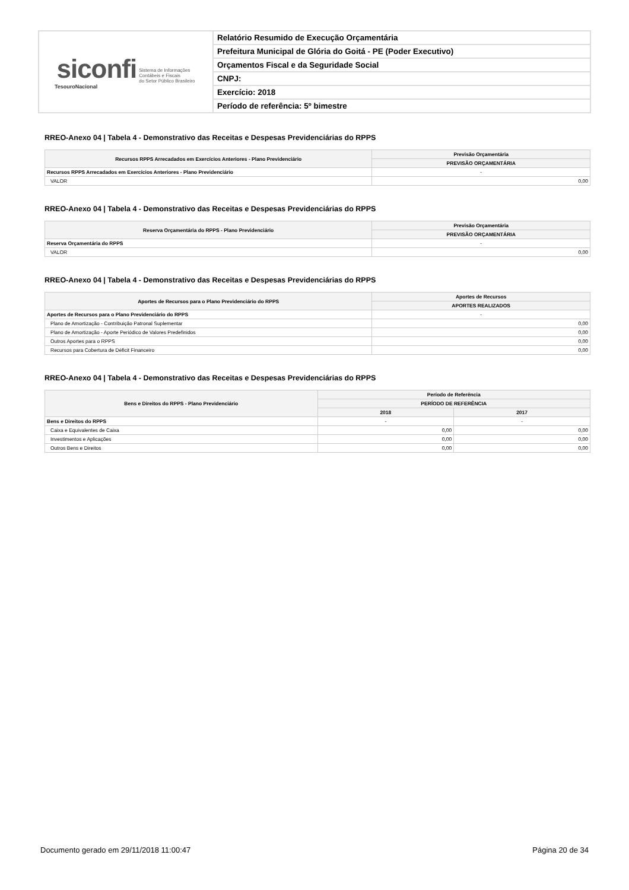| siconfi Sistema de Informações Contábeis e Fiscais do Setor Público Brasileiro TesouroNacional | Relatório Resumido de Execução Orçamentária |
| | Prefeitura Municipal de Glória do Goitá - PE (Poder Executivo) |
| | Orçamentos Fiscal e da Seguridade Social |
| | CNPJ: |
| | Exercício: 2018 |
| | Período de referência: 5º bimestre |
RREO-Anexo 04 | Tabela 4 - Demonstrativo das Receitas e Despesas Previdenciárias do RPPS
| Recursos RPPS Arrecadados em Exercícios Anteriores - Plano Previdenciário | Previsão Orçamentária |
| --- | --- |
| | PREVISÃO ORÇAMENTÁRIA |
| Recursos RPPS Arrecadados em Exercícios Anteriores - Plano Previdenciário | - |
| VALOR | 0,00 |
RREO-Anexo 04 | Tabela 4 - Demonstrativo das Receitas e Despesas Previdenciárias do RPPS
| Reserva Orçamentária do RPPS - Plano Previdenciário | Previsão Orçamentária |
| --- | --- |
| | PREVISÃO ORÇAMENTÁRIA |
| Reserva Orçamentária do RPPS | - |
| VALOR | 0,00 |
RREO-Anexo 04 | Tabela 4 - Demonstrativo das Receitas e Despesas Previdenciárias do RPPS
| Aportes de Recursos para o Plano Previdenciário do RPPS | Aportes de Recursos |
| --- | --- |
| | APORTES REALIZADOS |
| Aportes de Recursos para o Plano Previdenciário do RPPS | - |
| Plano de Amortização - Contribuição Patronal Suplementar | 0,00 |
| Plano de Amortização - Aporte Periódico de Valores Predefinidos | 0,00 |
| Outros Aportes para o RPPS | 0,00 |
| Recursos para Cobertura de Déficit Financeiro | 0,00 |
RREO-Anexo 04 | Tabela 4 - Demonstrativo das Receitas e Despesas Previdenciárias do RPPS
| Bens e Direitos do RPPS - Plano Previdenciário | Período de Referência | |
| --- | --- | --- |
| | PERÍODO DE REFERÊNCIA | |
| | 2018 | 2017 |
| Bens e Direitos do RPPS | - | - |
| Caixa e Equivalentes de Caixa | 0,00 | 0,00 |
| Investimentos e Aplicações | 0,00 | 0,00 |
| Outros Bens e Direitos | 0,00 | 0,00 |
Documento gerado em 29/11/2018 11:00:47 Página 20 de 34